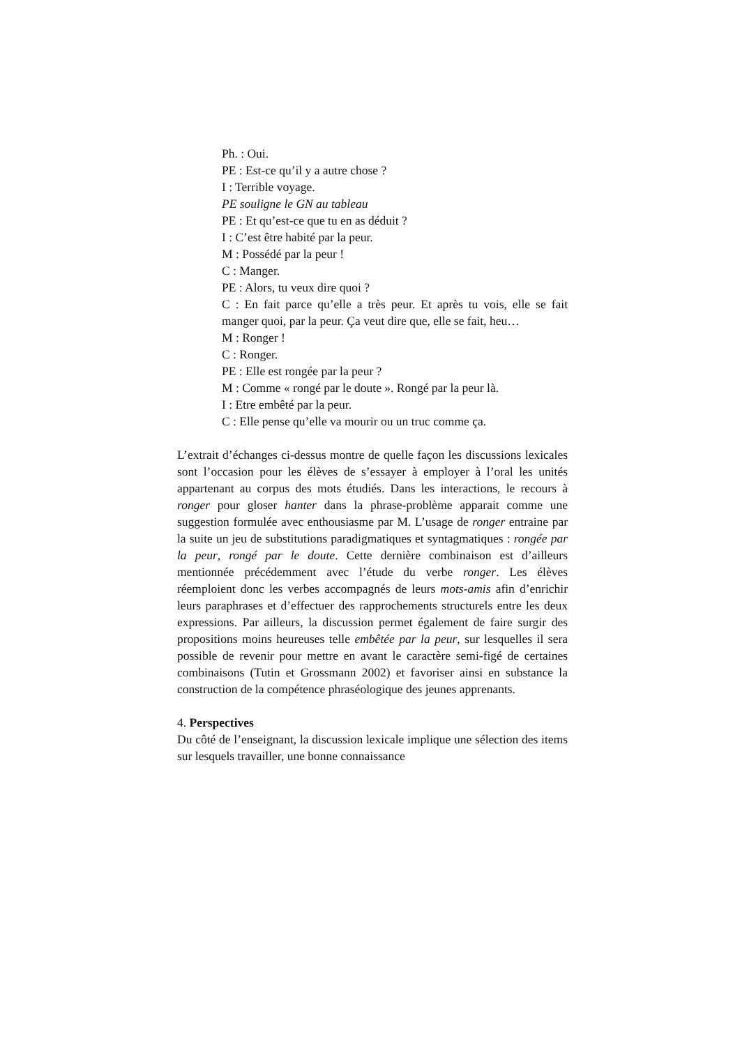Ph. : Oui.
PE : Est-ce qu’il y a autre chose ?
I : Terrible voyage.
PE souligne le GN au tableau
PE : Et qu’est-ce que tu en as déduit ?
I : C’est être habité par la peur.
M : Possédé par la peur !
C : Manger.
PE : Alors, tu veux dire quoi ?
C : En fait parce qu’elle a très peur. Et après tu vois, elle se fait manger quoi, par la peur. Ça veut dire que, elle se fait, heu…
M : Ronger !
C : Ronger.
PE : Elle est rongée par la peur ?
M : Comme « rongé par le doute ». Rongé par la peur là.
I : Etre embêté par la peur.
C : Elle pense qu’elle va mourir ou un truc comme ça.
L’extrait d’échanges ci-dessus montre de quelle façon les discussions lexicales sont l’occasion pour les élèves de s’essayer à employer à l’oral les unités appartenant au corpus des mots étudiés. Dans les interactions, le recours à ronger pour gloser hanter dans la phrase-problème apparait comme une suggestion formulée avec enthousiasme par M. L’usage de ronger entraine par la suite un jeu de substitutions paradigmatiques et syntagmatiques : rongée par la peur, rongé par le doute. Cette dernière combinaison est d’ailleurs mentionnée précédemment avec l’étude du verbe ronger. Les élèves réemploient donc les verbes accompagnés de leurs mots-amis afin d’enrichir leurs paraphrases et d’effectuer des rapprochements structurels entre les deux expressions. Par ailleurs, la discussion permet également de faire surgir des propositions moins heureuses telle embêtée par la peur, sur lesquelles il sera possible de revenir pour mettre en avant le caractère semi-figé de certaines combinaisons (Tutin et Grossmann 2002) et favoriser ainsi en substance la construction de la compétence phraséologique des jeunes apprenants.
4. Perspectives
Du côté de l’enseignant, la discussion lexicale implique une sélection des items sur lesquels travailler, une bonne connaissance